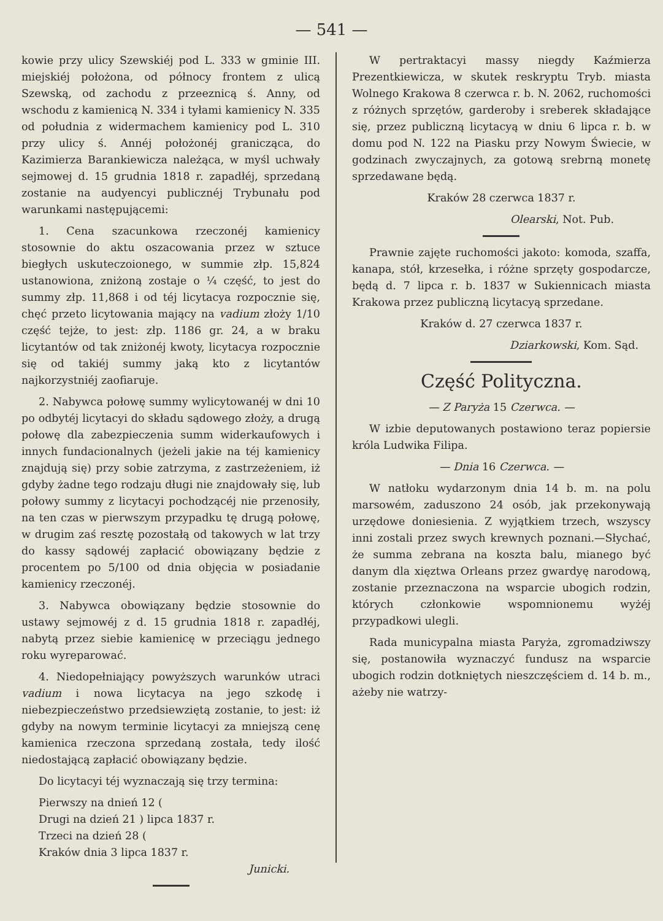— 541 —
kowie przy ulicy Szewskiéj pod L. 333 w gminie III. miejskiéj położona, od północy frontem z ulicą Szewską, od zachodu z przeeznicą ś. Anny, od wschodu z kamienicą N. 334 i tyłami kamienicy N. 335 od południa z widermachem kamienicy pod L. 310 przy ulicy ś. Annéj położonéj granicząca, do Kazimierza Barankiewicza należąca, w myśl uchwały sejmowej d. 15 grudnia 1818 r. zapadłéj, sprzedaną zostanie na audyencyi publicznéj Trybunału pod warunkami następującemi:
1. Cena szacunkowa rzeczonéj kamienicy stosownie do aktu oszacowania przez w sztuce biegłych uskuteczoionego, w summie złp. 15,824 ustanowiona, zniżoną zostaje o ¼ część, to jest do summy złp. 11,868 i od téj licytacya rozpocznie się, chęć przeto licytowania mający na vadium złoży 1/10 część tejże, to jest: złp. 1186 gr. 24, a w braku licytantów od tak zniżonéj kwoty, licytacya rozpocznie się od takiéj summy jaką kto z licytantów najkorzystniéj zaofiaruje.
2. Nabywca połowę summy wylicytowanéj w dni 10 po odbytéj licytacyi do składu sądowego złoży, a drugą połowę dla zabezpieczenia summ widerkaufowych i innych fundacionalnych (jeżeli jakie na téj kamienicy znajdują się) przy sobie zatrzyma, z zastrzeżeniem, iż gdyby żadne tego rodzaju długi nie znajdowały się, lub połowy summy z licytacyi pochodzącéj nie przenosiły, na ten czas w pierwszym przypadku tę drugą połowę, w drugim zaś resztę pozostałą od takowych w lat trzy do kassy sądowéj zapłacić obowiązany będzie z procentem po 5/100 od dnia objęcia w posiadanie kamienicy rzeczonéj.
3. Nabywca obowiązany będzie stosownie do ustawy sejmowéj z d. 15 grudnia 1818 r. zapadłéj, nabytą przez siebie kamienicę w przeciągu jednego roku wyreparować.
4. Niedopełniający powyższych warunków utraci vadium i nowa licytacya na jego szkodę i niebezpieczeństwo przedsiewziętą zostanie, to jest: iż gdyby na nowym terminie licytacyi za mniejszą cenę kamienica rzeczona sprzedaną została, tedy ilość niedostającą zapłacić obowiązany będzie.
Do licytacyi téj wyznaczają się trzy termina:
Pierwszy na dnień 12 (
Drugi na dzień 21 ) lipca 1837 r.
Trzeci na dzień 28 (
Kraków dnia 3 lipca 1837 r.
Junicki.
W pertraktacyi massy niegdy Kaźmierza Prezentkiewicza, w skutek reskryptu Tryb. miasta Wolnego Krakowa 8 czerwca r. b. N. 2062, ruchomości z różnych sprzętów, garderoby i sreberek składające się, przez publiczną licytacyą w dniu 6 lipca r. b. w domu pod N. 122 na Piasku przy Nowym Świecie, w godzinach zwyczajnych, za gotową srebrną monetę sprzedawane będą.
Kraków 28 czerwca 1837 r.
Olearski, Not. Pub.
Prawnie zajęte ruchomości jakoto: komoda, szaffa, kanapa, stół, krzesełka, i różne sprzęty gospodarcze, będą d. 7 lipca r. b. 1837 w Sukiennicach miasta Krakowa przez publiczną licytacyą sprzedane.
Kraków d. 27 czerwca 1837 r.
Dziarkowski, Kom. Sąd.
Część Polityczna.
— Z Paryża 15 Czerwca. —
W izbie deputowanych postawiono teraz popiersie króla Ludwika Filipa.
— Dnia 16 Czerwca. —
W natłoku wydarzonym dnia 14 b. m. na polu marsowém, zaduszono 24 osób, jak przekonywają urzędowe doniesienia. Z wyjątkiem trzech, wszyscy inni zostali przez swych krewnych poznani.—Słychać, że summa zebrana na koszta balu, mianego być danym dla xięztwa Orleans przez gwardyę narodową, zostanie przeznaczona na wsparcie ubogich rodzin, których członkowie wspomnionemu wyżéj przypadkowi ulegli.
Rada municypalna miasta Paryża, zgromadziwszy się, postanowiła wyznaczyć fundusz na wsparcie ubogich rodzin dotkniętych nieszczęściem d. 14 b. m., ażeby nie watrzy-